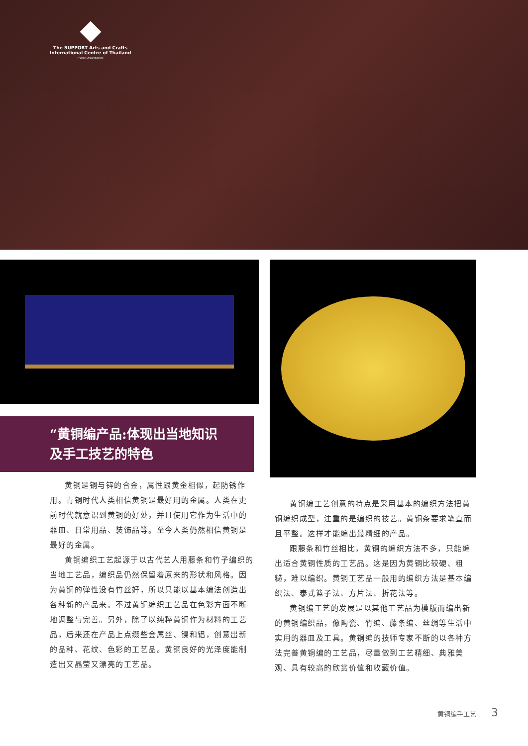The SUPPORT Arts and Crafts
International Centre of Thailand
(Public Organization)
“黄铜编产品:体现出当地知识
及手工技艺的特色
黄铜是铜与锌的合金，属性跟黄金相似，起防锈作用。青铜时代人类相信黄铜是最好用的金属。人类在史前时代就意识到黄铜的好处，并且使用它作为生活中的器皿、日常用品、装饰品等。至今人类仍然相信黄铜是最好的金属。
黄铜编织工艺起源于以古代艺人用藤条和竹子编织的当地工艺品，编织品仍然保留着原来的形状和风格。因为黄铜的弹性没有竹丝好，所以只能以基本编法创造出各种新的产品来。不过黄铜编织工艺品在色彩方面不断地调整与完善。另外，除了以纯粹黄铜作为材料的工艺品，后来还在产品上点缀些金属丝、镍和铝，创意出新的品种、花纹、色彩的工艺品。黄铜良好的光泽度能制造出又晶莹又漂亮的工艺品。
黄铜编工艺创意的特点是采用基本的编织方法把黄铜编织成型，注重的是编织的技艺。黄铜条要求笔直而且平整。这样才能编出最精细的产品。
跟藤条和竹丝相比，黄铜的编织方法不多，只能编出适合黄铜性质的工艺品。这是因为黄铜比较硬、粗糙，难以编织。黄铜工艺品一般用的编织方法是基本编织法、泰式篮子法、方片法、折花法等。
黄铜编工艺的发展是以其他工艺品为模版而编出新的黄铜编织品，像陶瓷、竹编、藤条编、丝绸等生活中实用的器皿及工具。黄铜编的技师专家不断的以各种方法完善黄铜编的工艺品，尽量做到工艺精细、典雅美观、具有较高的欣赏价值和收藏价值。
黄铜编手工艺 3